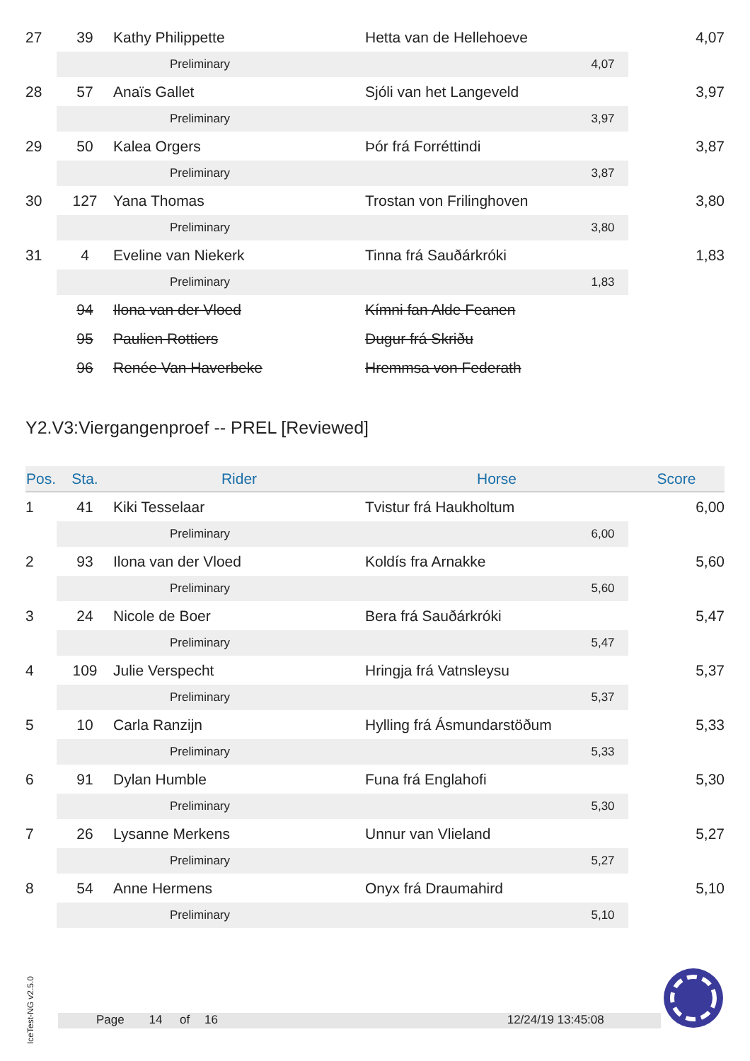| 27 | 39 | Kathy Philippette | Hetta van de Hellehoeve | | 4,07 |
| | Preliminary | | | 4,07 | |
| 28 | 57 | Anaïs Gallet | Sjóli van het Langeveld | | 3,97 |
| | Preliminary | | | 3,97 | |
| 29 | 50 | Kalea Orgers | Þór frá Forréttindi | | 3,87 |
| | Preliminary | | | 3,87 | |
| 30 | 127 | Yana Thomas | Trostan von Frilinghoven | | 3,80 |
| | Preliminary | | | 3,80 | |
| 31 | 4 | Eveline van Niekerk | Tinna frá Sauðárkróki | | 1,83 |
| | Preliminary | | | 1,83 | |
| | 94 | Ilona van der Vloed | Kímni fan Alde Feanen | | |
| | 95 | Paulien Rottiers | Dugur frá Skriðu | | |
| | 96 | Renée Van Haverbeke | Hremmsa von Federath | | |
Y2.V3:Viergangenproef -- PREL [Reviewed]
| Pos. | Sta. | Rider | Horse | | Score |
| --- | --- | --- | --- | --- | --- |
| 1 | 41 | Kiki Tesselaar | Tvistur frá Haukholtum | | 6,00 |
| | Preliminary | | | 6,00 | |
| 2 | 93 | Ilona van der Vloed | Koldís fra Arnakke | | 5,60 |
| | Preliminary | | | 5,60 | |
| 3 | 24 | Nicole de Boer | Bera frá Sauðárkróki | | 5,47 |
| | Preliminary | | | 5,47 | |
| 4 | 109 | Julie Verspecht | Hringja frá Vatnsleysu | | 5,37 |
| | Preliminary | | | 5,37 | |
| 5 | 10 | Carla Ranzijn | Hylling frá Ásmundarstöðum | | 5,33 |
| | Preliminary | | | 5,33 | |
| 6 | 91 | Dylan Humble | Funa frá Englahofi | | 5,30 |
| | Preliminary | | | 5,30 | |
| 7 | 26 | Lysanne Merkens | Unnur van Vlieland | | 5,27 |
| | Preliminary | | | 5,27 | |
| 8 | 54 | Anne Hermens | Onyx frá Draumahird | | 5,10 |
| | Preliminary | | | 5,10 | |
IceTest-NG v2.5.0
Page 14 of 16 12/24/19 13:45:08